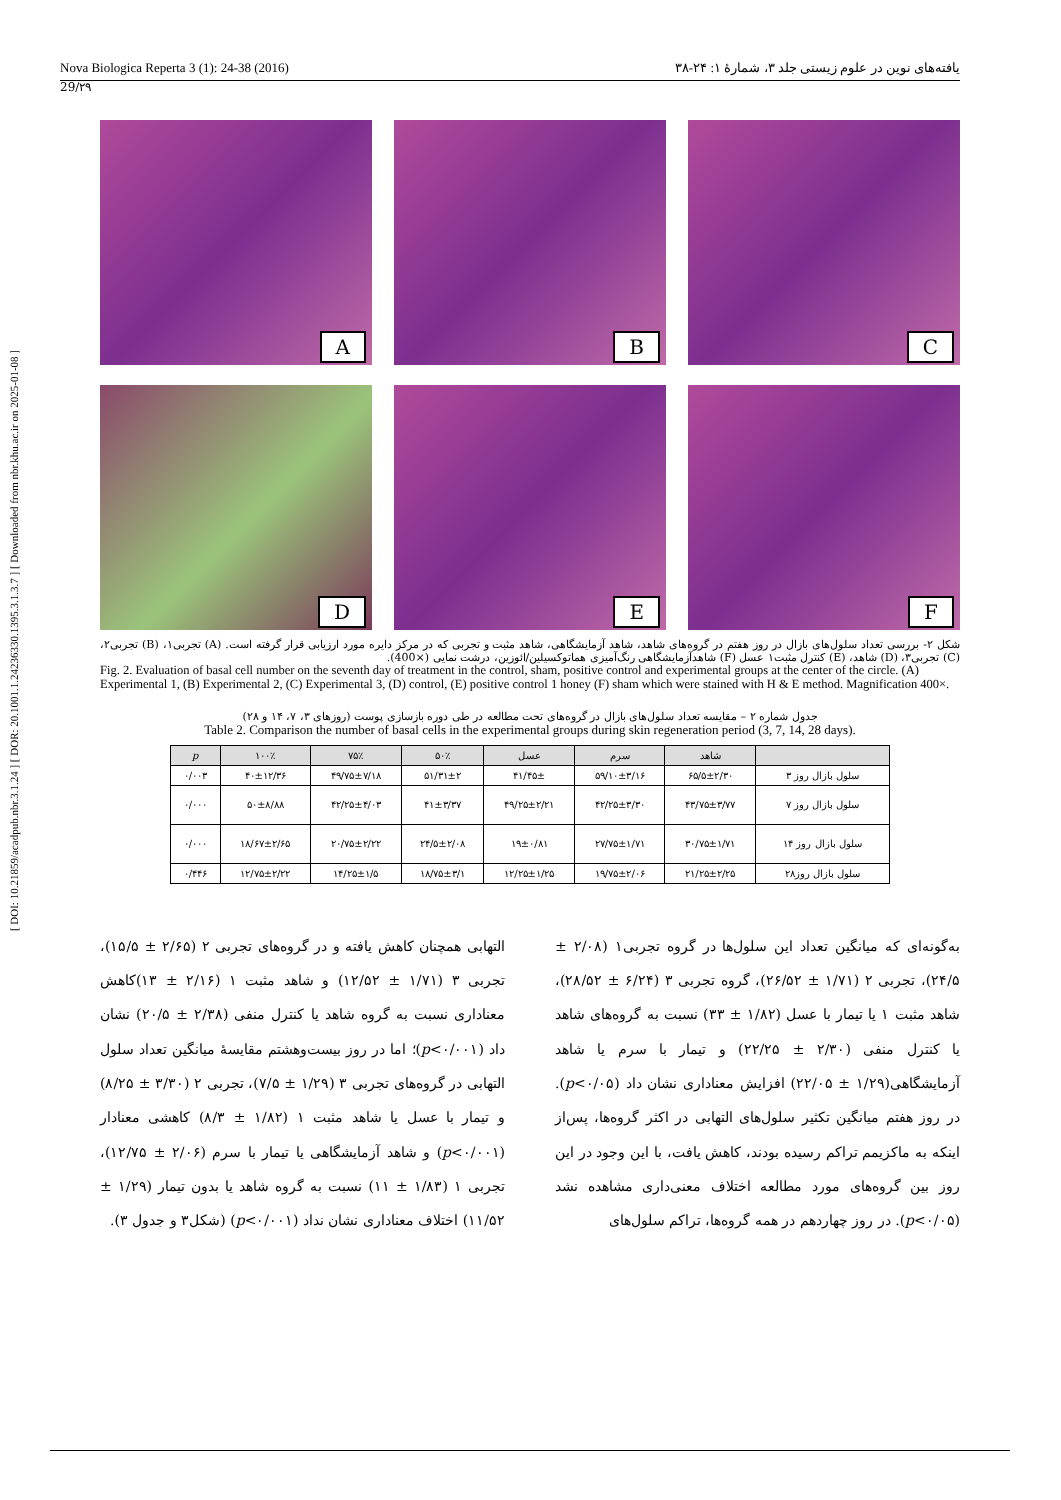[ DOI: 10.21859/acadpub.nbr.3.1.24 ] [ DOR: 20.1001.1.24236330.1395.3.1.3.7 ] [ Downloaded from nbr.khu.ac.ir on 2025-01-08 ]
Nova Biologica Reperta 3 (1): 24-38 (2016) یافته‌های نوین در علوم زیستی جلد ۳، شمارۀ ۱: ۲۴-۳۸
29/۲۹
A
B
C
D
E
F
شکل ۲- بررسی تعداد سلول‌های بازال در روز هفتم در گروه‌های شاهد، شاهد آزمایشگاهی، شاهد مثبت و تجربی که در مرکز دایره مورد ارزیابی قرار گرفته است. (A) تجربی۱، (B) تجربی۲، (C) تجربی۳، (D) شاهد، (E) کنترل مثبت۱ عسل (F) شاهدآزمایشگاهی رنگ‌آمیزی هماتوکسیلین/ائوزین، درشت نمایی (×400).
Fig. 2. Evaluation of basal cell number on the seventh day of treatment in the control, sham, positive control and experimental groups at the center of the circle. (A) Experimental 1, (B) Experimental 2, (C) Experimental 3, (D) control, (E) positive control 1 honey (F) sham which were stained with H & E method. Magnification 400×.
جدول شماره ۲ – مقایسه تعداد سلول‌های بازال در گروه‌های تحت مطالعه در طی دوره بازسازی پوست (روزهای ۳، ۷، ۱۴ و ۲۸)
Table 2. Comparison the number of basal cells in the experimental groups during skin regeneration period (3, 7, 14, 28 days).
| | شاهد | سرم | عسل | ۵۰٪ | ۷۵٪ | ۱۰۰٪ | p |
| --- | --- | --- | --- | --- | --- | --- | --- |
| سلول بازال روز ۳ | ۶۵/۵±۲/۳۰ | ۵۹/۱۰±۳/۱۶ | ۴۱/۴۵± | ۵۱/۳۱±۲ | ۴۹/۷۵±۷/۱۸ | ۴۰±۱۲/۳۶ | ۰/۰۰۳ |
| سلول بازال روز ۷ | ۴۳/۷۵±۳/۷۷ | ۴۲/۲۵±۳/۳۰ | ۴۹/۲۵±۲/۲۱ | ۴۱±۳/۳۷ | ۴۲/۲۵±۴/۰۳ | ۵۰±۸/۸۸ | ۰/۰۰۰ |
| سلول بازال روز ۱۴ | ۳۰/۷۵±۱/۷۱ | ۲۷/۷۵±۱/۷۱ | ۱۹±۰/۸۱ | ۲۴/۵±۲/۰۸ | ۲۰/۷۵±۲/۲۲ | ۱۸/۶۷±۲/۶۵ | ۰/۰۰۰ |
| سلول بازال روز۲۸ | ۲۱/۲۵±۲/۲۵ | ۱۹/۷۵±۲/۰۶ | ۱۲/۲۵±۱/۲۵ | ۱۸/۷۵±۳/۱ | ۱۴/۲۵±۱/۵ | ۱۲/۷۵±۲/۲۲ | ۰/۴۴۶ |
به‌گونه‌ای که میانگین تعداد این سلول‌ها در گروه تجربی۱ (۲/۰۸ ± ۲۴/۵)، تجربی ۲ (۱/۷۱ ± ۲۶/۵۲)، گروه تجربی ۳ (۶/۲۴ ± ۲۸/۵۲)، شاهد مثبت ۱ یا تیمار با عسل (۱/۸۲ ± ۳۳) نسبت به گروه‌های شاهد یا کنترل منفی (۲/۳۰ ± ۲۲/۲۵) و تیمار با سرم یا شاهد آزمایشگاهی(۱/۲۹ ± ۲۲/۰۵) افزایش معناداری نشان داد (p<۰/۰۵). در روز هفتم میانگین تکثیر سلول‌های التهابی در اکثر گروه‌ها، پس‌از اینکه به ماکزیمم تراکم رسیده بودند، کاهش یافت، با این وجود در این روز بین گروه‌های مورد مطالعه اختلاف معنی‌داری مشاهده نشد (p<۰/۰۵). در روز چهاردهم در همه گروه‌ها، تراکم سلول‌های
التهابی همچنان کاهش یافته و در گروه‌های تجربی ۲ (۲/۶۵ ± ۱۵/۵)، تجربی ۳ (۱/۷۱ ± ۱۲/۵۲) و شاهد مثبت ۱ (۲/۱۶ ± ۱۳)کاهش معناداری نسبت به گروه شاهد یا کنترل منفی (۲/۳۸ ± ۲۰/۵) نشان داد (p<۰/۰۰۱)؛ اما در روز بیست‌وهشتم مقایسۀ میانگین تعداد سلول التهابی در گروه‌های تجربی ۳ (۱/۲۹ ± ۷/۵)، تجربی ۲ (۳/۳۰ ± ۸/۲۵) و تیمار با عسل یا شاهد مثبت ۱ (۱/۸۲ ± ۸/۳) کاهشی معنادار (p<۰/۰۰۱) و شاهد آزمایشگاهی یا تیمار با سرم (۲/۰۶ ± ۱۲/۷۵)، تجربی ۱ (۱/۸۳ ± ۱۱) نسبت به گروه شاهد یا بدون تیمار (۱/۲۹ ± ۱۱/۵۲) اختلاف معناداری نشان نداد (p<۰/۰۰۱) (شکل۳ و جدول ۳).